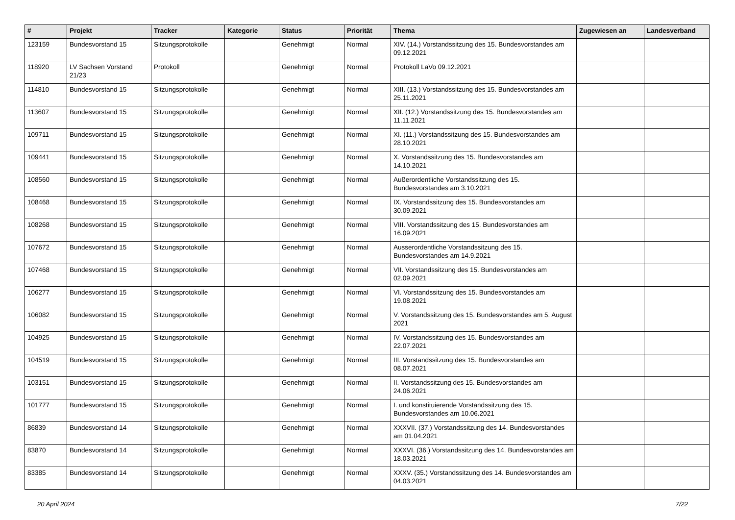| # | Projekt | Tracker | Kategorie | Status | Priorität | Thema | Zugewiesen an | Landesverband |
| --- | --- | --- | --- | --- | --- | --- | --- | --- |
| 123159 | Bundesvorstand 15 | Sitzungsprotokolle | | Genehmigt | Normal | XIV. (14.) Vorstandssitzung des 15. Bundesvorstandes am 09.12.2021 | | |
| 118920 | LV Sachsen Vorstand 21/23 | Protokoll | | Genehmigt | Normal | Protokoll LaVo 09.12.2021 | | |
| 114810 | Bundesvorstand 15 | Sitzungsprotokolle | | Genehmigt | Normal | XIII. (13.) Vorstandssitzung des 15. Bundesvorstandes am 25.11.2021 | | |
| 113607 | Bundesvorstand 15 | Sitzungsprotokolle | | Genehmigt | Normal | XII. (12.) Vorstandssitzung des 15. Bundesvorstandes am 11.11.2021 | | |
| 109711 | Bundesvorstand 15 | Sitzungsprotokolle | | Genehmigt | Normal | XI. (11.) Vorstandssitzung des 15. Bundesvorstandes am 28.10.2021 | | |
| 109441 | Bundesvorstand 15 | Sitzungsprotokolle | | Genehmigt | Normal | X. Vorstandssitzung des 15. Bundesvorstandes am 14.10.2021 | | |
| 108560 | Bundesvorstand 15 | Sitzungsprotokolle | | Genehmigt | Normal | Außerordentliche Vorstandssitzung des 15. Bundesvorstandes am 3.10.2021 | | |
| 108468 | Bundesvorstand 15 | Sitzungsprotokolle | | Genehmigt | Normal | IX. Vorstandssitzung des 15. Bundesvorstandes am 30.09.2021 | | |
| 108268 | Bundesvorstand 15 | Sitzungsprotokolle | | Genehmigt | Normal | VIII. Vorstandssitzung des 15. Bundesvorstandes am 16.09.2021 | | |
| 107672 | Bundesvorstand 15 | Sitzungsprotokolle | | Genehmigt | Normal | Ausserordentliche Vorstandssitzung des 15. Bundesvorstandes am 14.9.2021 | | |
| 107468 | Bundesvorstand 15 | Sitzungsprotokolle | | Genehmigt | Normal | VII. Vorstandssitzung des 15. Bundesvorstandes am 02.09.2021 | | |
| 106277 | Bundesvorstand 15 | Sitzungsprotokolle | | Genehmigt | Normal | VI. Vorstandssitzung des 15. Bundesvorstandes am 19.08.2021 | | |
| 106082 | Bundesvorstand 15 | Sitzungsprotokolle | | Genehmigt | Normal | V. Vorstandssitzung des 15. Bundesvorstandes am 5. August 2021 | | |
| 104925 | Bundesvorstand 15 | Sitzungsprotokolle | | Genehmigt | Normal | IV. Vorstandssitzung des 15. Bundesvorstandes am 22.07.2021 | | |
| 104519 | Bundesvorstand 15 | Sitzungsprotokolle | | Genehmigt | Normal | III. Vorstandssitzung des 15. Bundesvorstandes am 08.07.2021 | | |
| 103151 | Bundesvorstand 15 | Sitzungsprotokolle | | Genehmigt | Normal | II. Vorstandssitzung des 15. Bundesvorstandes am 24.06.2021 | | |
| 101777 | Bundesvorstand 15 | Sitzungsprotokolle | | Genehmigt | Normal | I. und konstituierende Vorstandssitzung des 15. Bundesvorstandes am 10.06.2021 | | |
| 86839 | Bundesvorstand 14 | Sitzungsprotokolle | | Genehmigt | Normal | XXXVII. (37.) Vorstandssitzung des 14. Bundesvorstandes am 01.04.2021 | | |
| 83870 | Bundesvorstand 14 | Sitzungsprotokolle | | Genehmigt | Normal | XXXVI. (36.) Vorstandssitzung des 14. Bundesvorstandes am 18.03.2021 | | |
| 83385 | Bundesvorstand 14 | Sitzungsprotokolle | | Genehmigt | Normal | XXXV. (35.) Vorstandssitzung des 14. Bundesvorstandes am 04.03.2021 | | |
20 April 2024 7/22